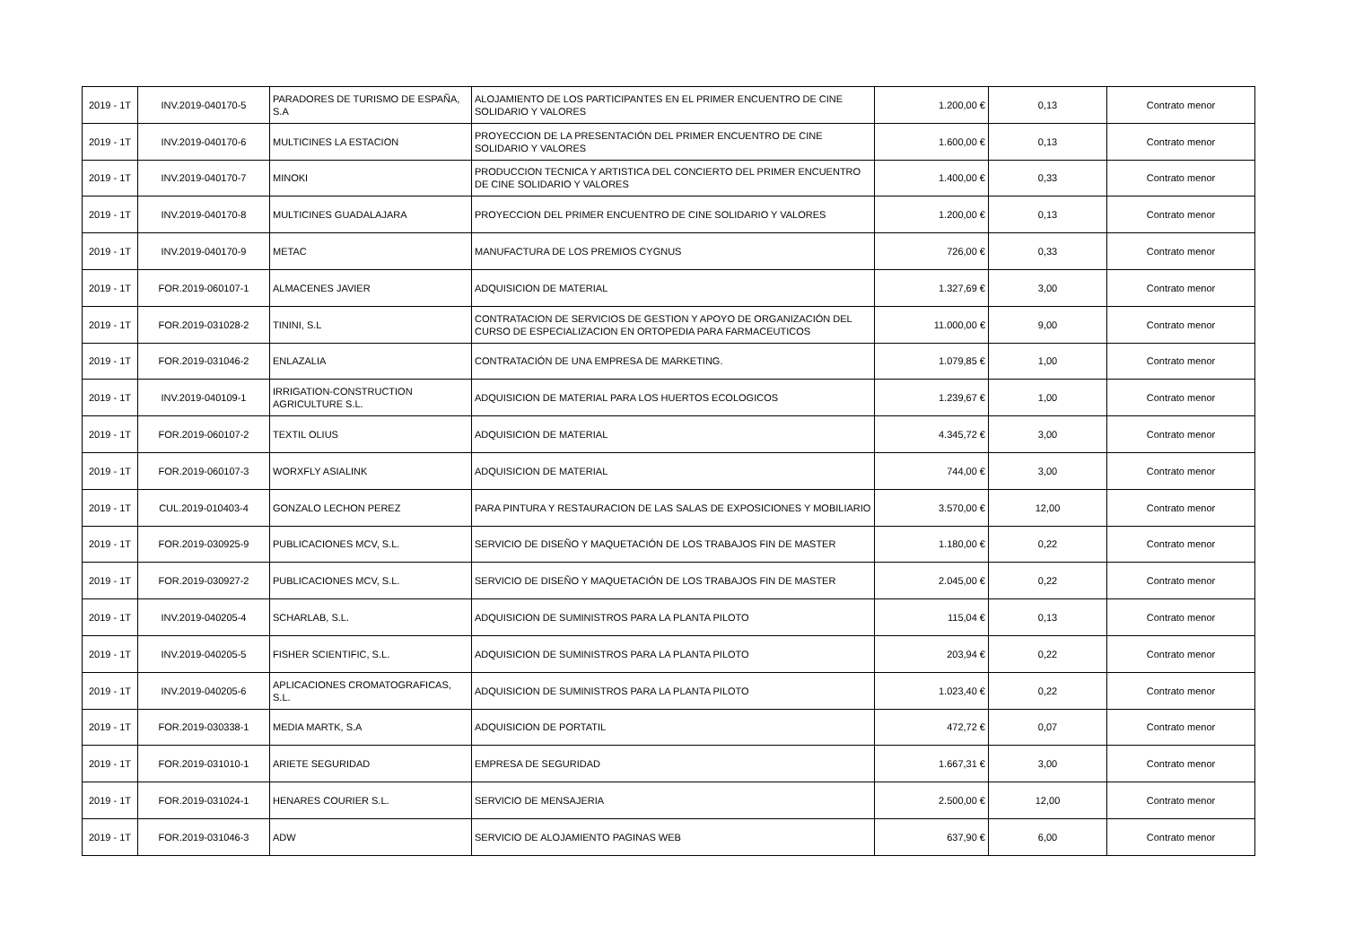| 2019 - 1T | INV.2019-040170-5 | PARADORES DE TURISMO DE ESPAÑA, S.A | ALOJAMIENTO DE LOS PARTICIPANTES EN EL PRIMER ENCUENTRO DE CINE SOLIDARIO Y VALORES | 1.200,00 € | 0,13 | Contrato menor |
| 2019 - 1T | INV.2019-040170-6 | MULTICINES LA ESTACION | PROYECCION DE LA PRESENTACIÓN DEL PRIMER ENCUENTRO DE CINE SOLIDARIO Y VALORES | 1.600,00 € | 0,13 | Contrato menor |
| 2019 - 1T | INV.2019-040170-7 | MINOKI | PRODUCCION TECNICA Y ARTISTICA DEL CONCIERTO DEL PRIMER ENCUENTRO DE CINE SOLIDARIO Y VALORES | 1.400,00 € | 0,33 | Contrato menor |
| 2019 - 1T | INV.2019-040170-8 | MULTICINES GUADALAJARA | PROYECCION DEL PRIMER ENCUENTRO DE CINE SOLIDARIO Y VALORES | 1.200,00 € | 0,13 | Contrato menor |
| 2019 - 1T | INV.2019-040170-9 | METAC | MANUFACTURA DE LOS PREMIOS CYGNUS | 726,00 € | 0,33 | Contrato menor |
| 2019 - 1T | FOR.2019-060107-1 | ALMACENES JAVIER | ADQUISICION DE MATERIAL | 1.327,69 € | 3,00 | Contrato menor |
| 2019 - 1T | FOR.2019-031028-2 | TININI, S.L | CONTRATACION DE SERVICIOS DE GESTION Y APOYO DE ORGANIZACIÓN DEL CURSO DE ESPECIALIZACION EN ORTOPEDIA PARA FARMACEUTICOS | 11.000,00 € | 9,00 | Contrato menor |
| 2019 - 1T | FOR.2019-031046-2 | ENLAZALIA | CONTRATACIÓN DE UNA EMPRESA DE MARKETING. | 1.079,85 € | 1,00 | Contrato menor |
| 2019 - 1T | INV.2019-040109-1 | IRRIGATION-CONSTRUCTION AGRICULTURE S.L. | ADQUISICION DE MATERIAL PARA LOS HUERTOS ECOLOGICOS | 1.239,67 € | 1,00 | Contrato menor |
| 2019 - 1T | FOR.2019-060107-2 | TEXTIL OLIUS | ADQUISICION DE MATERIAL | 4.345,72 € | 3,00 | Contrato menor |
| 2019 - 1T | FOR.2019-060107-3 | WORXFLY ASIALINK | ADQUISICION DE MATERIAL | 744,00 € | 3,00 | Contrato menor |
| 2019 - 1T | CUL.2019-010403-4 | GONZALO LECHON PEREZ | PARA PINTURA Y RESTAURACION DE LAS SALAS DE EXPOSICIONES Y MOBILIARIO | 3.570,00 € | 12,00 | Contrato menor |
| 2019 - 1T | FOR.2019-030925-9 | PUBLICACIONES MCV, S.L. | SERVICIO DE DISEÑO Y MAQUETACIÓN DE LOS TRABAJOS FIN DE MASTER | 1.180,00 € | 0,22 | Contrato menor |
| 2019 - 1T | FOR.2019-030927-2 | PUBLICACIONES MCV, S.L. | SERVICIO DE DISEÑO Y MAQUETACIÓN DE LOS TRABAJOS FIN DE MASTER | 2.045,00 € | 0,22 | Contrato menor |
| 2019 - 1T | INV.2019-040205-4 | SCHARLAB, S.L. | ADQUISICION DE SUMINISTROS PARA LA PLANTA PILOTO | 115,04 € | 0,13 | Contrato menor |
| 2019 - 1T | INV.2019-040205-5 | FISHER SCIENTIFIC, S.L. | ADQUISICION DE SUMINISTROS PARA LA PLANTA PILOTO | 203,94 € | 0,22 | Contrato menor |
| 2019 - 1T | INV.2019-040205-6 | APLICACIONES CROMATOGRAFICAS, S.L. | ADQUISICION DE SUMINISTROS PARA LA PLANTA PILOTO | 1.023,40 € | 0,22 | Contrato menor |
| 2019 - 1T | FOR.2019-030338-1 | MEDIA MARTK, S.A | ADQUISICION DE PORTATIL | 472,72 € | 0,07 | Contrato menor |
| 2019 - 1T | FOR.2019-031010-1 | ARIETE SEGURIDAD | EMPRESA DE SEGURIDAD | 1.667,31 € | 3,00 | Contrato menor |
| 2019 - 1T | FOR.2019-031024-1 | HENARES COURIER S.L. | SERVICIO DE MENSAJERIA | 2.500,00 € | 12,00 | Contrato menor |
| 2019 - 1T | FOR.2019-031046-3 | ADW | SERVICIO DE ALOJAMIENTO PAGINAS WEB | 637,90 € | 6,00 | Contrato menor |